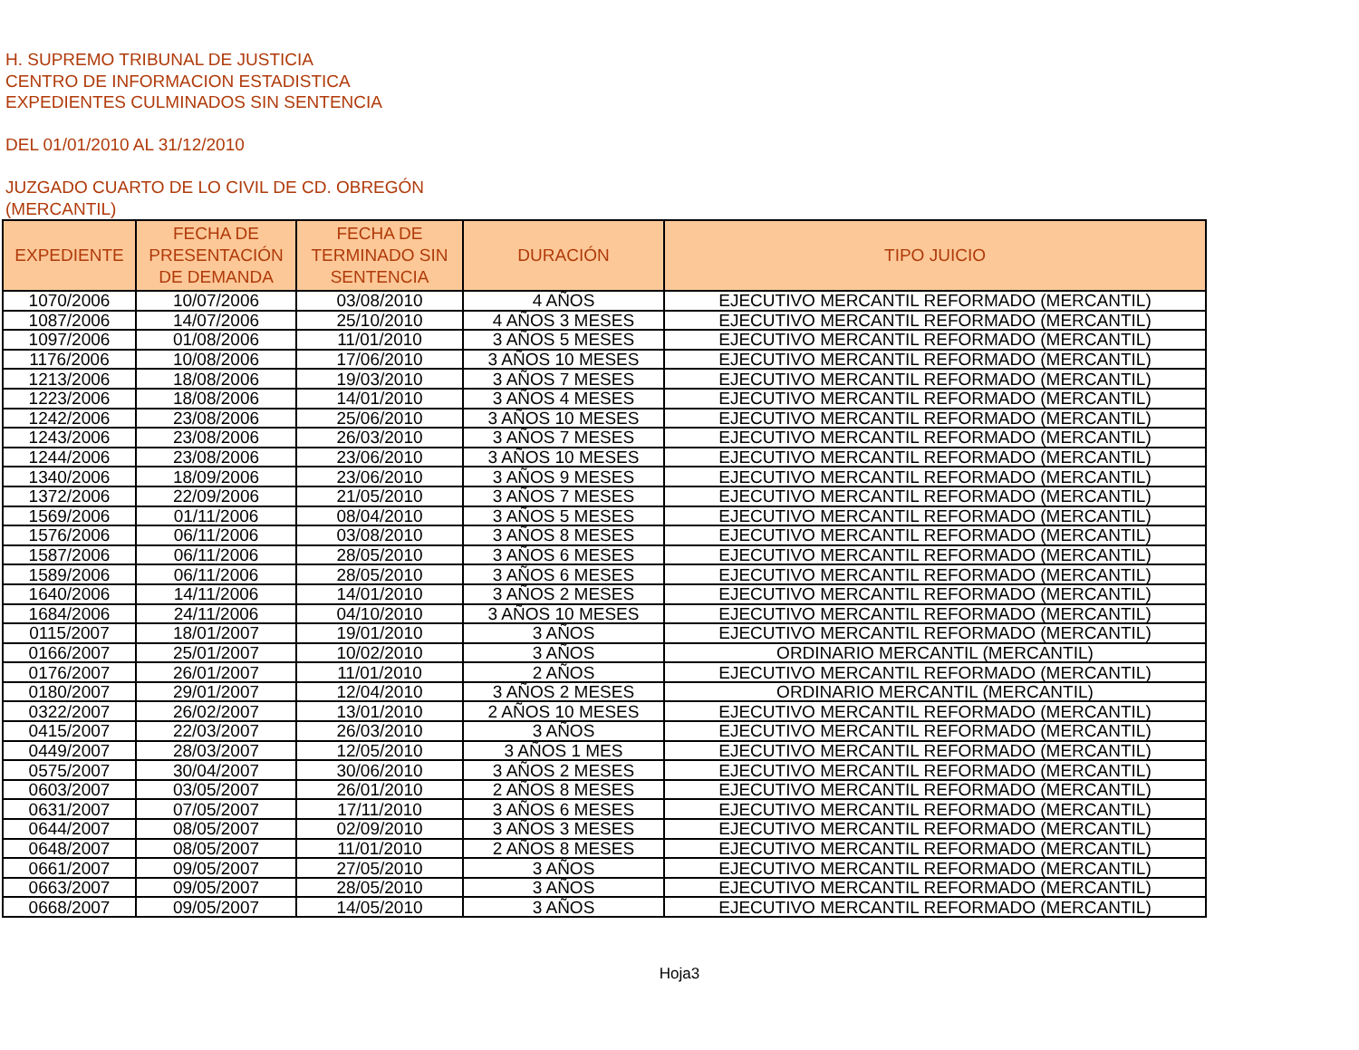H. SUPREMO TRIBUNAL DE JUSTICIA
CENTRO DE INFORMACION ESTADISTICA
EXPEDIENTES CULMINADOS SIN SENTENCIA
DEL 01/01/2010 AL 31/12/2010
JUZGADO CUARTO DE LO CIVIL DE CD. OBREGÓN
(MERCANTIL)
| EXPEDIENTE | FECHA DE PRESENTACIÓN DE DEMANDA | FECHA DE TERMINADO SIN SENTENCIA | DURACIÓN | TIPO JUICIO |
| --- | --- | --- | --- | --- |
| 1070/2006 | 10/07/2006 | 03/08/2010 | 4 AÑOS | EJECUTIVO MERCANTIL REFORMADO (MERCANTIL) |
| 1087/2006 | 14/07/2006 | 25/10/2010 | 4 AÑOS 3 MESES | EJECUTIVO MERCANTIL REFORMADO (MERCANTIL) |
| 1097/2006 | 01/08/2006 | 11/01/2010 | 3 AÑOS 5 MESES | EJECUTIVO MERCANTIL REFORMADO (MERCANTIL) |
| 1176/2006 | 10/08/2006 | 17/06/2010 | 3 AÑOS 10 MESES | EJECUTIVO MERCANTIL REFORMADO (MERCANTIL) |
| 1213/2006 | 18/08/2006 | 19/03/2010 | 3 AÑOS 7 MESES | EJECUTIVO MERCANTIL REFORMADO (MERCANTIL) |
| 1223/2006 | 18/08/2006 | 14/01/2010 | 3 AÑOS 4 MESES | EJECUTIVO MERCANTIL REFORMADO (MERCANTIL) |
| 1242/2006 | 23/08/2006 | 25/06/2010 | 3 AÑOS 10 MESES | EJECUTIVO MERCANTIL REFORMADO (MERCANTIL) |
| 1243/2006 | 23/08/2006 | 26/03/2010 | 3 AÑOS 7 MESES | EJECUTIVO MERCANTIL REFORMADO (MERCANTIL) |
| 1244/2006 | 23/08/2006 | 23/06/2010 | 3 AÑOS 10 MESES | EJECUTIVO MERCANTIL REFORMADO (MERCANTIL) |
| 1340/2006 | 18/09/2006 | 23/06/2010 | 3 AÑOS 9 MESES | EJECUTIVO MERCANTIL REFORMADO (MERCANTIL) |
| 1372/2006 | 22/09/2006 | 21/05/2010 | 3 AÑOS 7 MESES | EJECUTIVO MERCANTIL REFORMADO (MERCANTIL) |
| 1569/2006 | 01/11/2006 | 08/04/2010 | 3 AÑOS 5 MESES | EJECUTIVO MERCANTIL REFORMADO (MERCANTIL) |
| 1576/2006 | 06/11/2006 | 03/08/2010 | 3 AÑOS 8 MESES | EJECUTIVO MERCANTIL REFORMADO (MERCANTIL) |
| 1587/2006 | 06/11/2006 | 28/05/2010 | 3 AÑOS 6 MESES | EJECUTIVO MERCANTIL REFORMADO (MERCANTIL) |
| 1589/2006 | 06/11/2006 | 28/05/2010 | 3 AÑOS 6 MESES | EJECUTIVO MERCANTIL REFORMADO (MERCANTIL) |
| 1640/2006 | 14/11/2006 | 14/01/2010 | 3 AÑOS 2 MESES | EJECUTIVO MERCANTIL REFORMADO (MERCANTIL) |
| 1684/2006 | 24/11/2006 | 04/10/2010 | 3 AÑOS 10 MESES | EJECUTIVO MERCANTIL REFORMADO (MERCANTIL) |
| 0115/2007 | 18/01/2007 | 19/01/2010 | 3 AÑOS | EJECUTIVO MERCANTIL REFORMADO (MERCANTIL) |
| 0166/2007 | 25/01/2007 | 10/02/2010 | 3 AÑOS | ORDINARIO MERCANTIL (MERCANTIL) |
| 0176/2007 | 26/01/2007 | 11/01/2010 | 2 AÑOS | EJECUTIVO MERCANTIL REFORMADO (MERCANTIL) |
| 0180/2007 | 29/01/2007 | 12/04/2010 | 3 AÑOS 2 MESES | ORDINARIO MERCANTIL (MERCANTIL) |
| 0322/2007 | 26/02/2007 | 13/01/2010 | 2 AÑOS 10 MESES | EJECUTIVO MERCANTIL REFORMADO (MERCANTIL) |
| 0415/2007 | 22/03/2007 | 26/03/2010 | 3 AÑOS | EJECUTIVO MERCANTIL REFORMADO (MERCANTIL) |
| 0449/2007 | 28/03/2007 | 12/05/2010 | 3 AÑOS 1 MES | EJECUTIVO MERCANTIL REFORMADO (MERCANTIL) |
| 0575/2007 | 30/04/2007 | 30/06/2010 | 3 AÑOS 2 MESES | EJECUTIVO MERCANTIL REFORMADO (MERCANTIL) |
| 0603/2007 | 03/05/2007 | 26/01/2010 | 2 AÑOS 8 MESES | EJECUTIVO MERCANTIL REFORMADO (MERCANTIL) |
| 0631/2007 | 07/05/2007 | 17/11/2010 | 3 AÑOS 6 MESES | EJECUTIVO MERCANTIL REFORMADO (MERCANTIL) |
| 0644/2007 | 08/05/2007 | 02/09/2010 | 3 AÑOS 3 MESES | EJECUTIVO MERCANTIL REFORMADO (MERCANTIL) |
| 0648/2007 | 08/05/2007 | 11/01/2010 | 2 AÑOS 8 MESES | EJECUTIVO MERCANTIL REFORMADO (MERCANTIL) |
| 0661/2007 | 09/05/2007 | 27/05/2010 | 3 AÑOS | EJECUTIVO MERCANTIL REFORMADO (MERCANTIL) |
| 0663/2007 | 09/05/2007 | 28/05/2010 | 3 AÑOS | EJECUTIVO MERCANTIL REFORMADO (MERCANTIL) |
| 0668/2007 | 09/05/2007 | 14/05/2010 | 3 AÑOS | EJECUTIVO MERCANTIL REFORMADO (MERCANTIL) |
Hoja3